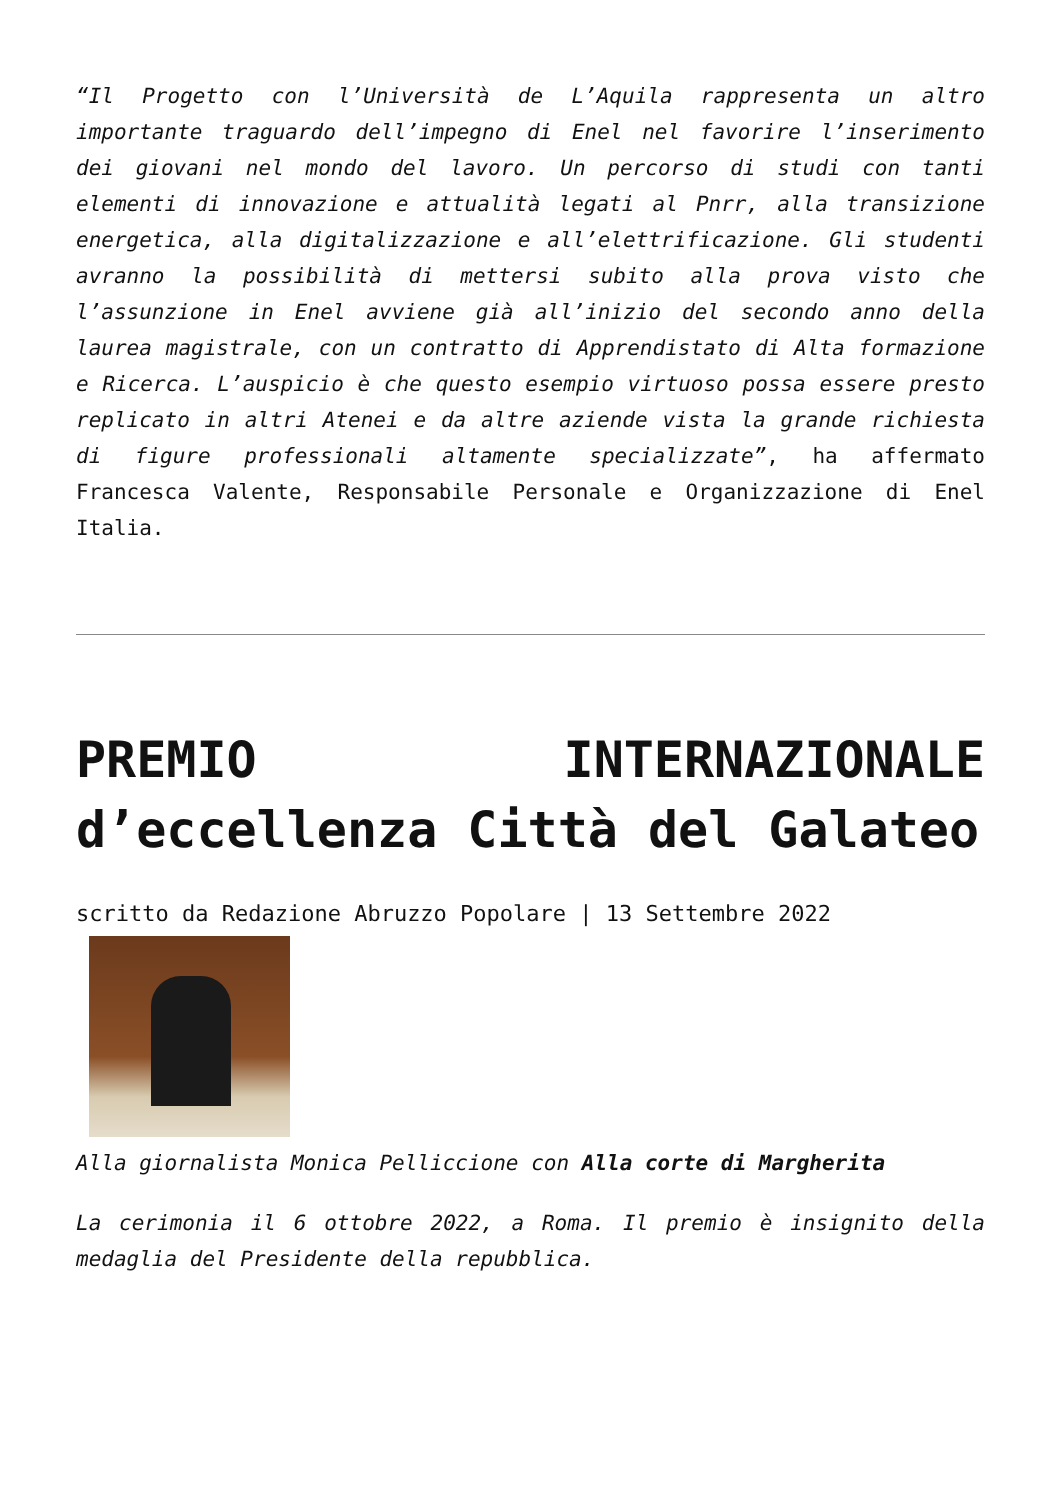“Il Progetto con l’Università de L’Aquila rappresenta un altro importante traguardo dell’impegno di Enel nel favorire l’inserimento dei giovani nel mondo del lavoro. Un percorso di studi con tanti elementi di innovazione e attualità legati al Pnrr, alla transizione energetica, alla digitalizzazione e all’elettrificazione. Gli studenti avranno la possibilità di mettersi subito alla prova visto che l’assunzione in Enel avviene già all’inizio del secondo anno della laurea magistrale, con un contratto di Apprendistato di Alta formazione e Ricerca. L’auspicio è che questo esempio virtuoso possa essere presto replicato in altri Atenei e da altre aziende vista la grande richiesta di figure professionali altamente specializzate”, ha affermato Francesca Valente, Responsabile Personale e Organizzazione di Enel Italia.
PREMIO INTERNAZIONALE d’eccellenza Città del Galateo
scritto da Redazione Abruzzo Popolare | 13 Settembre 2022
Alla giornalista Monica Pelliccione con Alla corte di Margherita
La cerimonia il 6 ottobre 2022, a Roma. Il premio è insignito della medaglia del Presidente della repubblica.